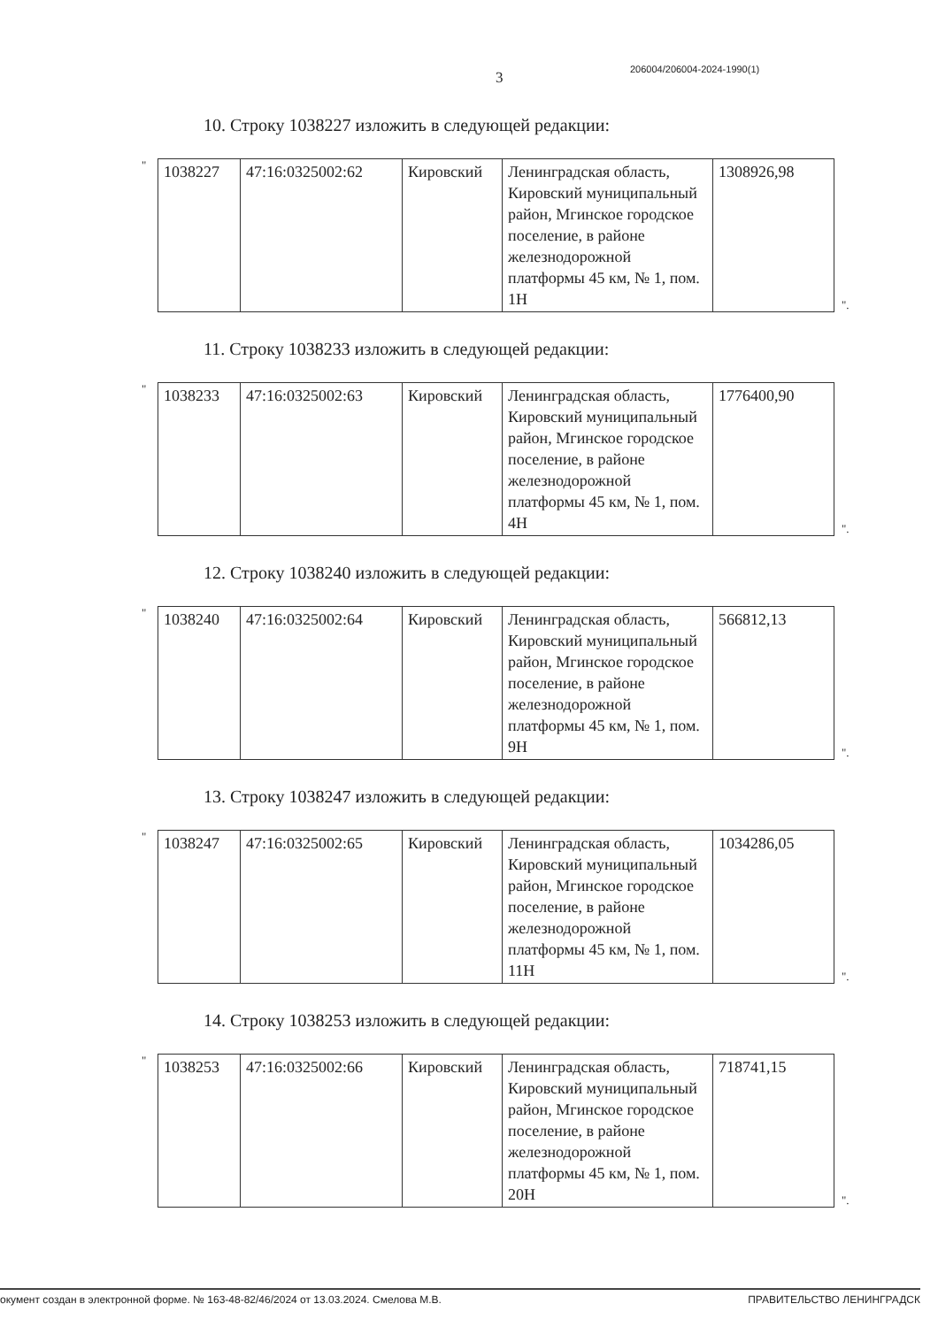3 206004/206004-2024-1990(1)
10. Строку 1038227 изложить в следующей редакции:
"
| 1038227 | 47:16:0325002:62 | Кировский | Ленинградская область, Кировский муниципальный район, Мгинское городское поселение, в районе железнодорожной платформы 45 км, № 1, пом. 1Н | 1308926,98 |
".
11. Строку 1038233 изложить в следующей редакции:
"
| 1038233 | 47:16:0325002:63 | Кировский | Ленинградская область, Кировский муниципальный район, Мгинское городское поселение, в районе железнодорожной платформы 45 км, № 1, пом. 4Н | 1776400,90 |
".
12. Строку 1038240 изложить в следующей редакции:
"
| 1038240 | 47:16:0325002:64 | Кировский | Ленинградская область, Кировский муниципальный район, Мгинское городское поселение, в районе железнодорожной платформы 45 км, № 1, пом. 9Н | 566812,13 |
".
13. Строку 1038247 изложить в следующей редакции:
"
| 1038247 | 47:16:0325002:65 | Кировский | Ленинградская область, Кировский муниципальный район, Мгинское городское поселение, в районе железнодорожной платформы 45 км, № 1, пом. 11Н | 1034286,05 |
".
14. Строку 1038253 изложить в следующей редакции:
"
| 1038253 | 47:16:0325002:66 | Кировский | Ленинградская область, Кировский муниципальный район, Мгинское городское поселение, в районе железнодорожной платформы 45 км, № 1, пом. 20Н | 718741,15 |
".
окумент создан в электронной форме. № 163-48-82/46/2024 от 13.03.2024. Смелова М.В. ПРАВИТЕЛЬСТВО ЛЕНИНГРАДСК